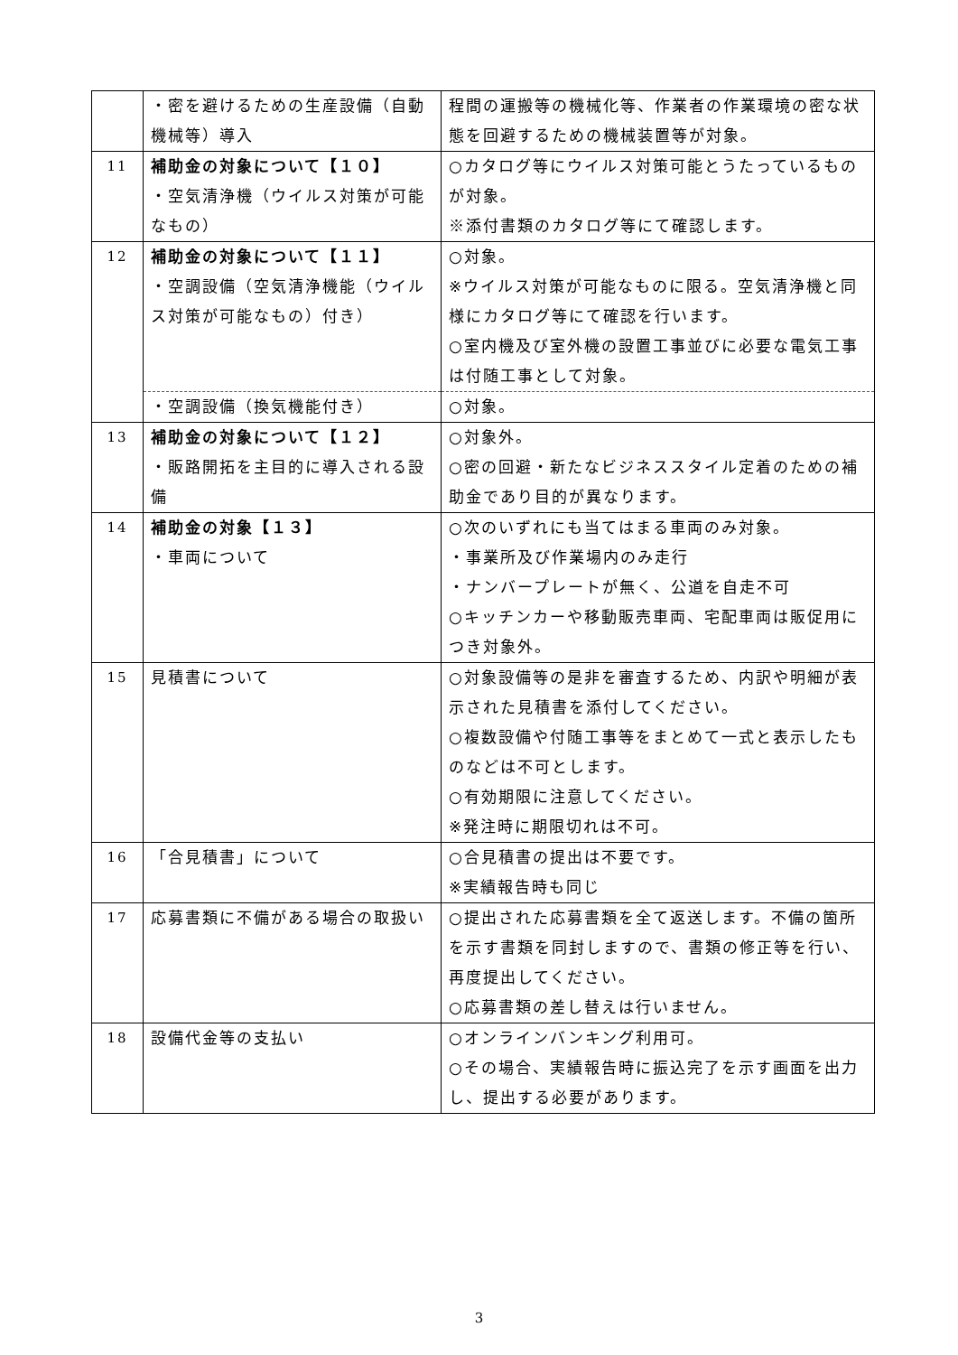| | ・密を避けるための生産設備（自動機械等）導入 | 程間の運搬等の機械化等、作業者の作業環境の密な状態を回避するための機械装置等が対象。 |
| 11 | 補助金の対象について【１０】 ・空気清浄機（ウイルス対策が可能なもの） | ○カタログ等にウイルス対策可能とうたっているものが対象。 ※添付書類のカタログ等にて確認します。 |
| 12 | 補助金の対象について【１１】 ・空調設備（空気清浄機能（ウイルス対策が可能なもの）付き） | ○対象。 ※ウイルス対策が可能なものに限る。空気清浄機と同様にカタログ等にて確認を行います。 ○室内機及び室外機の設置工事並びに必要な電気工事は付随工事として対象。 |
| | ・空調設備（換気機能付き） | ○対象。 |
| 13 | 補助金の対象について【１２】 ・販路開拓を主目的に導入される設備 | ○対象外。 ○密の回避・新たなビジネススタイル定着のための補助金であり目的が異なります。 |
| 14 | 補助金の対象【１３】 ・車両について | ○次のいずれにも当てはまる車両のみ対象。 ・事業所及び作業場内のみ走行 ・ナンバープレートが無く、公道を自走不可 ○キッチンカーや移動販売車両、宅配車両は販促用につき対象外。 |
| 15 | 見積書について | ○対象設備等の是非を審査するため、内訳や明細が表示された見積書を添付してください。 ○複数設備や付随工事等をまとめて一式と表示したものなどは不可とします。 ○有効期限に注意してください。 ※発注時に期限切れは不可。 |
| 16 | 「合見積書」について | ○合見積書の提出は不要です。 ※実績報告時も同じ |
| 17 | 応募書類に不備がある場合の取扱い | ○提出された応募書類を全て返送します。不備の箇所を示す書類を同封しますので、書類の修正等を行い、再度提出してください。 ○応募書類の差し替えは行いません。 |
| 18 | 設備代金等の支払い | ○オンラインバンキング利用可。 ○その場合、実績報告時に振込完了を示す画面を出力し、提出する必要があります。 |
3